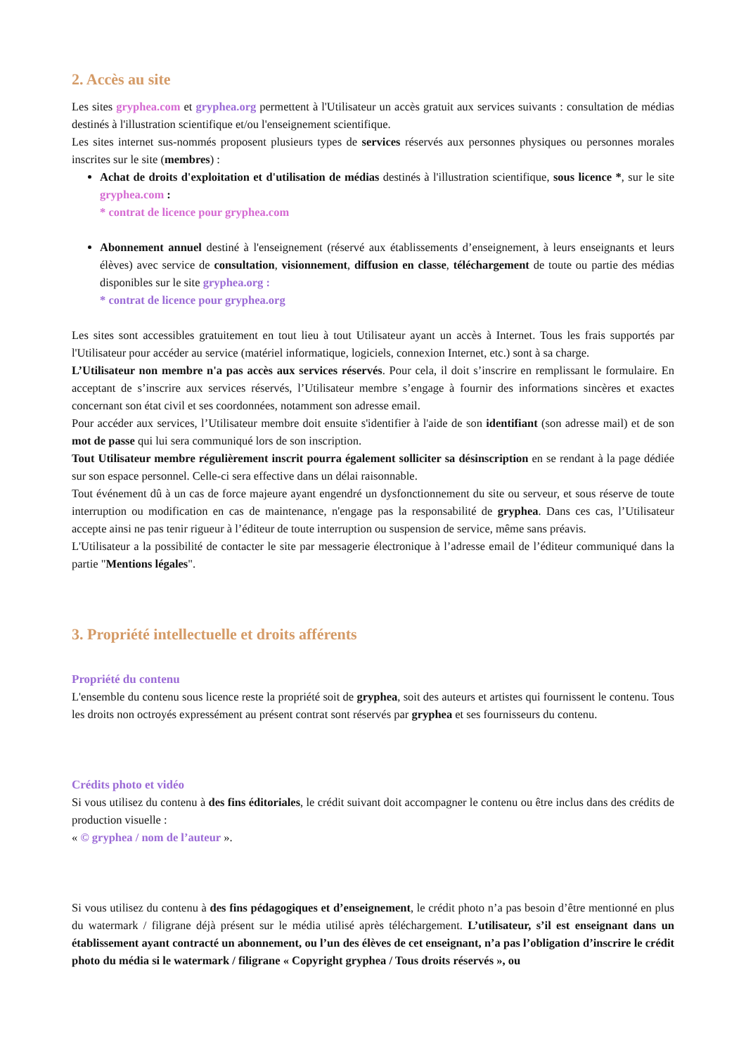2. Accès au site
Les sites gryphea.com et gryphea.org permettent à l'Utilisateur un accès gratuit aux services suivants : consultation de médias destinés à l'illustration scientifique et/ou l'enseignement scientifique.
Les sites internet sus-nommés proposent plusieurs types de services réservés aux personnes physiques ou personnes morales inscrites sur le site (membres) :
Achat de droits d'exploitation et d'utilisation de médias destinés à l'illustration scientifique, sous licence *, sur le site gryphea.com :
* contrat de licence pour gryphea.com
Abonnement annuel destiné à l'enseignement (réservé aux établissements d’enseignement, à leurs enseignants et leurs élèves) avec service de consultation, visionnement, diffusion en classe, téléchargement de toute ou partie des médias disponibles sur le site gryphea.org :
* contrat de licence pour gryphea.org
Les sites sont accessibles gratuitement en tout lieu à tout Utilisateur ayant un accès à Internet. Tous les frais supportés par l'Utilisateur pour accéder au service (matériel informatique, logiciels, connexion Internet, etc.) sont à sa charge.
L’Utilisateur non membre n'a pas accès aux services réservés. Pour cela, il doit s’inscrire en remplissant le formulaire. En acceptant de s’inscrire aux services réservés, l’Utilisateur membre s’engage à fournir des informations sincères et exactes concernant son état civil et ses coordonnées, notamment son adresse email.
Pour accéder aux services, l’Utilisateur membre doit ensuite s'identifier à l'aide de son identifiant (son adresse mail) et de son mot de passe qui lui sera communiqué lors de son inscription.
Tout Utilisateur membre régulièrement inscrit pourra également solliciter sa désinscription en se rendant à la page dédiée sur son espace personnel. Celle-ci sera effective dans un délai raisonnable.
Tout événement dû à un cas de force majeure ayant engendré un dysfonctionnement du site ou serveur, et sous réserve de toute interruption ou modification en cas de maintenance, n'engage pas la responsabilité de gryphea. Dans ces cas, l’Utilisateur accepte ainsi ne pas tenir rigueur à l’éditeur de toute interruption ou suspension de service, même sans préavis.
L'Utilisateur a la possibilité de contacter le site par messagerie électronique à l’adresse email de l’éditeur communiqué dans la partie "Mentions légales".
3. Propriété intellectuelle et droits afférents
Propriété du contenu
L'ensemble du contenu sous licence reste la propriété soit de gryphea, soit des auteurs et artistes qui fournissent le contenu. Tous les droits non octroyés expressément au présent contrat sont réservés par gryphea et ses fournisseurs du contenu.
Crédits photo et vidéo
Si vous utilisez du contenu à des fins éditoriales, le crédit suivant doit accompagner le contenu ou être inclus dans des crédits de production visuelle :
« © gryphea / nom de l’auteur ».
Si vous utilisez du contenu à des fins pédagogiques et d’enseignement, le crédit photo n’a pas besoin d’être mentionné en plus du watermark / filigrane déjà présent sur le média utilisé après téléchargement. L’utilisateur, s’il est enseignant dans un établissement ayant contracté un abonnement, ou l’un des élèves de cet enseignant, n’a pas l’obligation d’inscrire le crédit photo du média si le watermark / filigrane « Copyright gryphea / Tous droits réservés », ou